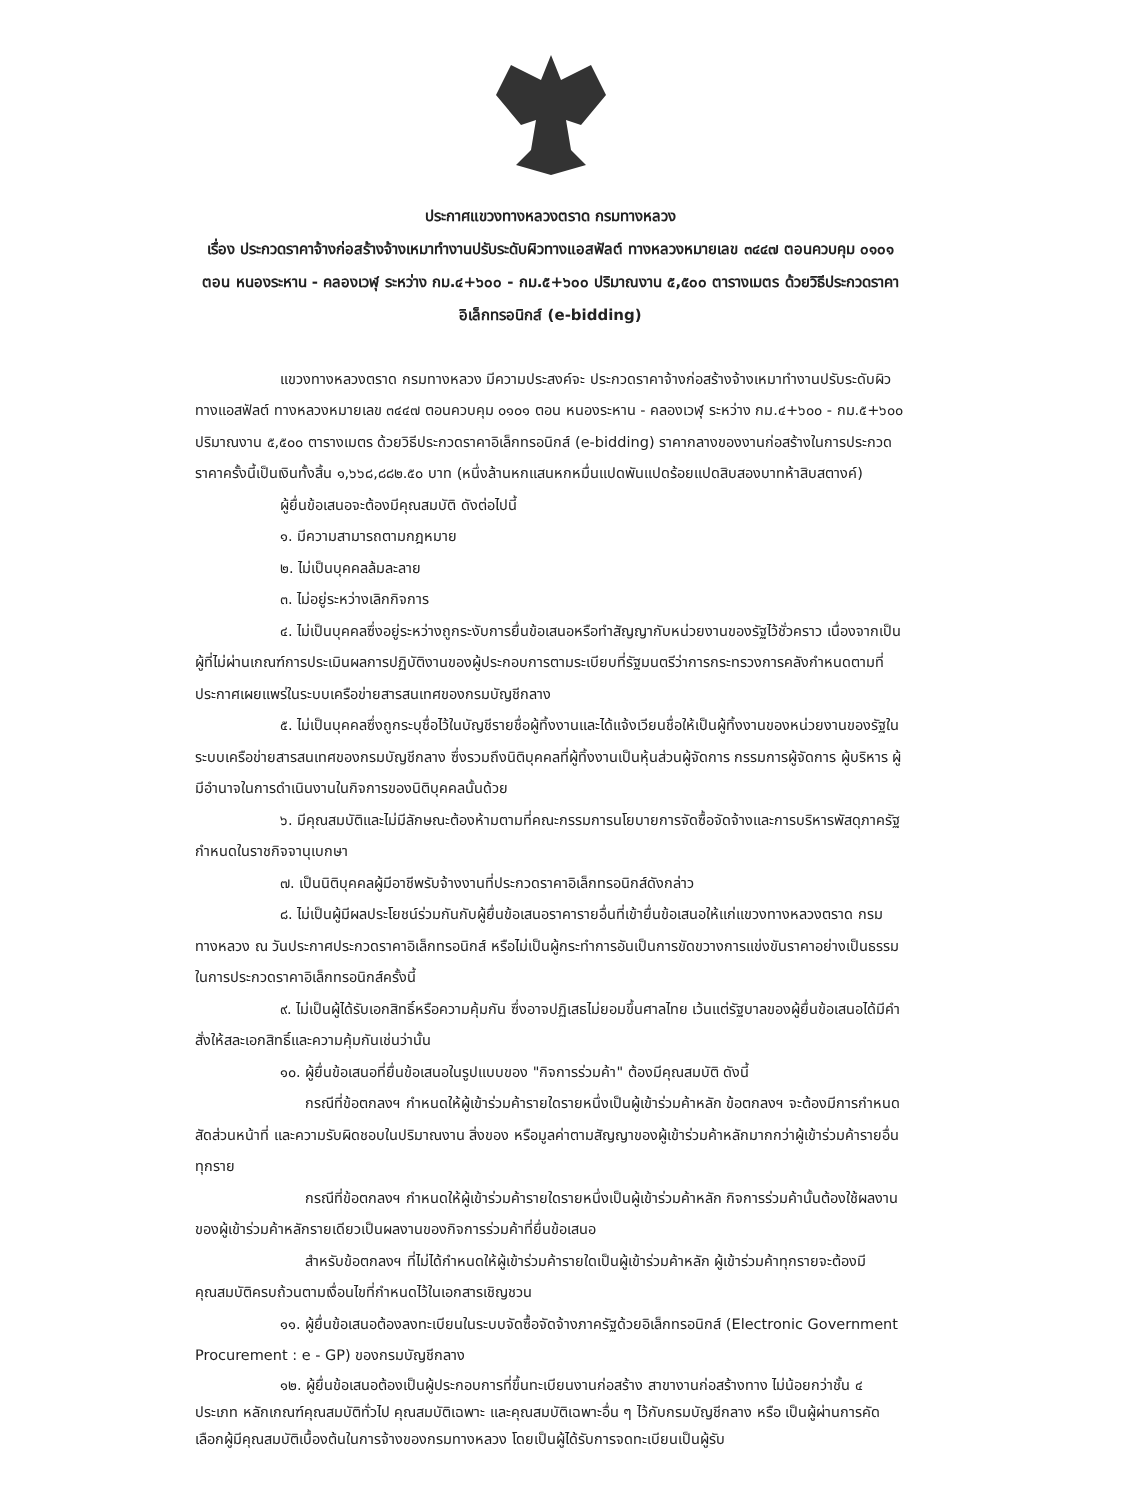ประกาศแขวงทางหลวงตราด กรมทางหลวง
เรื่อง ประกวดราคาจ้างก่อสร้างจ้างเหมาทำงานปรับระดับผิวทางแอสฟัลต์ ทางหลวงหมายเลข ๓๔๔๗ ตอนควบคุม ๐๑๐๑ ตอน หนองระหาน - คลองเวฬุ ระหว่าง กม.๔+๖๐๐ - กม.๕+๖๐๐ ปริมาณงาน ๕,๕๐๐ ตารางเมตร ด้วยวิธีประกวดราคาอิเล็กทรอนิกส์ (e-bidding)
แขวงทางหลวงตราด กรมทางหลวง มีความประสงค์จะ ประกวดราคาจ้างก่อสร้างจ้างเหมาทำงานปรับระดับผิวทางแอสฟัลต์ ทางหลวงหมายเลข ๓๔๔๗ ตอนควบคุม ๐๑๐๑ ตอน หนองระหาน - คลองเวฬุ ระหว่าง กม.๔+๖๐๐ - กม.๕+๖๐๐ ปริมาณงาน ๕,๕๐๐ ตารางเมตร ด้วยวิธีประกวดราคาอิเล็กทรอนิกส์ (e-bidding) ราคากลางของงานก่อสร้างในการประกวดราคาครั้งนี้เป็นเงินทั้งสิ้น ๑,๖๖๘,๘๘๒.๕๐ บาท (หนึ่งล้านหกแสนหกหมื่นแปดพันแปดร้อยแปดสิบสองบาทห้าสิบสตางค์)
ผู้ยื่นข้อเสนอจะต้องมีคุณสมบัติ ดังต่อไปนี้
๑. มีความสามารถตามกฎหมาย
๒. ไม่เป็นบุคคลล้มละลาย
๓. ไม่อยู่ระหว่างเลิกกิจการ
๔. ไม่เป็นบุคคลซึ่งอยู่ระหว่างถูกระงับการยื่นข้อเสนอหรือทำสัญญากับหน่วยงานของรัฐไว้ชั่วคราว เนื่องจากเป็นผู้ที่ไม่ผ่านเกณฑ์การประเมินผลการปฏิบัติงานของผู้ประกอบการตามระเบียบที่รัฐมนตรีว่าการกระทรวงการคลังกำหนดตามที่ประกาศเผยแพร่ในระบบเครือข่ายสารสนเทศของกรมบัญชีกลาง
๕. ไม่เป็นบุคคลซึ่งถูกระบุชื่อไว้ในบัญชีรายชื่อผู้ทิ้งงานและได้แจ้งเวียนชื่อให้เป็นผู้ทิ้งงานของหน่วยงานของรัฐในระบบเครือข่ายสารสนเทศของกรมบัญชีกลาง ซึ่งรวมถึงนิติบุคคลที่ผู้ทิ้งงานเป็นหุ้นส่วนผู้จัดการ กรรมการผู้จัดการ ผู้บริหาร ผู้มีอำนาจในการดำเนินงานในกิจการของนิติบุคคลนั้นด้วย
๖. มีคุณสมบัติและไม่มีลักษณะต้องห้ามตามที่คณะกรรมการนโยบายการจัดซื้อจัดจ้างและการบริหารพัสดุภาครัฐกำหนดในราชกิจจานุเบกษา
๗. เป็นนิติบุคคลผู้มีอาชีพรับจ้างงานที่ประกวดราคาอิเล็กทรอนิกส์ดังกล่าว
๘. ไม่เป็นผู้มีผลประโยชน์ร่วมกันกับผู้ยื่นข้อเสนอราคารายอื่นที่เข้ายื่นข้อเสนอให้แก่แขวงทางหลวงตราด กรมทางหลวง ณ วันประกาศประกวดราคาอิเล็กทรอนิกส์ หรือไม่เป็นผู้กระทำการอันเป็นการขัดขวางการแข่งขันราคาอย่างเป็นธรรม ในการประกวดราคาอิเล็กทรอนิกส์ครั้งนี้
๙. ไม่เป็นผู้ได้รับเอกสิทธิ์หรือความคุ้มกัน ซึ่งอาจปฏิเสธไม่ยอมขึ้นศาลไทย เว้นแต่รัฐบาลของผู้ยื่นข้อเสนอได้มีคำสั่งให้สละเอกสิทธิ์และความคุ้มกันเช่นว่านั้น
๑๐. ผู้ยื่นข้อเสนอที่ยื่นข้อเสนอในรูปแบบของ "กิจการร่วมค้า" ต้องมีคุณสมบัติ ดังนี้
กรณีที่ข้อตกลงฯ กำหนดให้ผู้เข้าร่วมค้ารายใดรายหนึ่งเป็นผู้เข้าร่วมค้าหลัก ข้อตกลงฯ จะต้องมีการกำหนดสัดส่วนหน้าที่ และความรับผิดชอบในปริมาณงาน สิ่งของ หรือมูลค่าตามสัญญาของผู้เข้าร่วมค้าหลักมากกว่าผู้เข้าร่วมค้ารายอื่นทุกราย
กรณีที่ข้อตกลงฯ กำหนดให้ผู้เข้าร่วมค้ารายใดรายหนึ่งเป็นผู้เข้าร่วมค้าหลัก กิจการร่วมค้านั้นต้องใช้ผลงานของผู้เข้าร่วมค้าหลักรายเดียวเป็นผลงานของกิจการร่วมค้าที่ยื่นข้อเสนอ
สำหรับข้อตกลงฯ ที่ไม่ได้กำหนดให้ผู้เข้าร่วมค้ารายใดเป็นผู้เข้าร่วมค้าหลัก ผู้เข้าร่วมค้าทุกรายจะต้องมีคุณสมบัติครบถ้วนตามเงื่อนไขที่กำหนดไว้ในเอกสารเชิญชวน
๑๑. ผู้ยื่นข้อเสนอต้องลงทะเบียนในระบบจัดซื้อจัดจ้างภาครัฐด้วยอิเล็กทรอนิกส์ (Electronic Government Procurement : e - GP) ของกรมบัญชีกลาง
๑๒. ผู้ยื่นข้อเสนอต้องเป็นผู้ประกอบการที่ขึ้นทะเบียนงานก่อสร้าง สาขางานก่อสร้างทาง ไม่น้อยกว่าชั้น ๔ ประเภท หลักเกณฑ์คุณสมบัติทั่วไป คุณสมบัติเฉพาะ และคุณสมบัติเฉพาะอื่น ๆ ไว้กับกรมบัญชีกลาง หรือ เป็นผู้ผ่านการคัดเลือกผู้มีคุณสมบัติเบื้องต้นในการจ้างของกรมทางหลวง โดยเป็นผู้ได้รับการจดทะเบียนเป็นผู้รับ